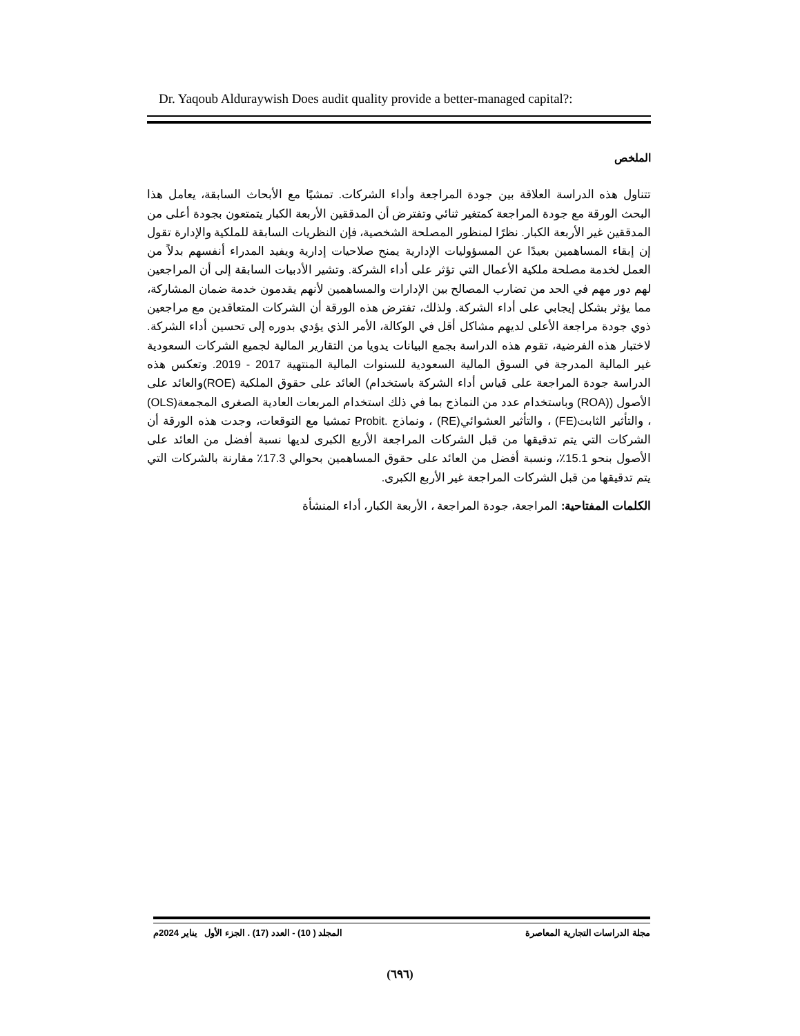Dr. Yaqoub Alduraywish Does audit quality provide a better-managed capital?:
الملخص
تتناول هذه الدراسة العلاقة بين جودة المراجعة وأداء الشركات. تمشيًا مع الأبحاث السابقة، يعامل هذا البحث الورقة مع جودة المراجعة كمتغير ثنائي وتفترض أن المدققين الأربعة الكبار يتمتعون بجودة أعلى من المدققين غير الأربعة الكبار. نظرًا لمنظور المصلحة الشخصية، فإن النظريات السابقة للملكية والإدارة تقول إن إبقاء المساهمين بعيدًا عن المسؤوليات الإدارية يمنح صلاحيات إدارية ويفيد المدراء أنفسهم بدلاً من العمل لخدمة مصلحة ملكية الأعمال التي تؤثر على أداء الشركة. وتشير الأدبيات السابقة إلى أن المراجعين لهم دور مهم في الحد من تضارب المصالح بين الإدارات والمساهمين لأنهم يقدمون خدمة ضمان المشاركة، مما يؤثر بشكل إيجابي على أداء الشركة. ولذلك، تفترض هذه الورقة أن الشركات المتعاقدين مع مراجعين ذوي جودة مراجعة الأعلى لديهم مشاكل أقل في الوكالة، الأمر الذي يؤدي بدوره إلى تحسين أداء الشركة. لاختبار هذه الفرضية، تقوم هذه الدراسة بجمع البيانات يدويا من التقارير المالية لجميع الشركات السعودية غير المالية المدرجة في السوق المالية السعودية للسنوات المالية المنتهية 2017 - 2019. وتعكس هذه الدراسة جودة المراجعة على قياس أداء الشركة باستخدام) العائد على حقوق الملكية (ROE)والعائد على الأصول ((ROA) وباستخدام عدد من النماذج بما في ذلك استخدام المربعات العادية الصغرى المجمعة(OLS) ، والتأثير الثابت(FE) ، والتأثير العشوائي(RE) ، ونماذج .Probit تمشيا مع التوقعات، وجدت هذه الورقة أن الشركات التي يتم تدقيقها من قبل الشركات المراجعة الأربع الكبرى لديها نسبة أفضل من العائد على الأصول بنحو 15.1٪، ونسبة أفضل من العائد على حقوق المساهمين بحوالي 17.3٪ مقارنة بالشركات التي يتم تدقيقها من قبل الشركات المراجعة غير الأربع الكبرى.
الكلمات المفتاحية: المراجعة، جودة المراجعة ، الأربعة الكبار، أداء المنشأة
مجلة الدراسات التجارية المعاصرة المجلد ( 10) - العدد (17) . الجزء الأول يناير 2024م
(٦٩٦)